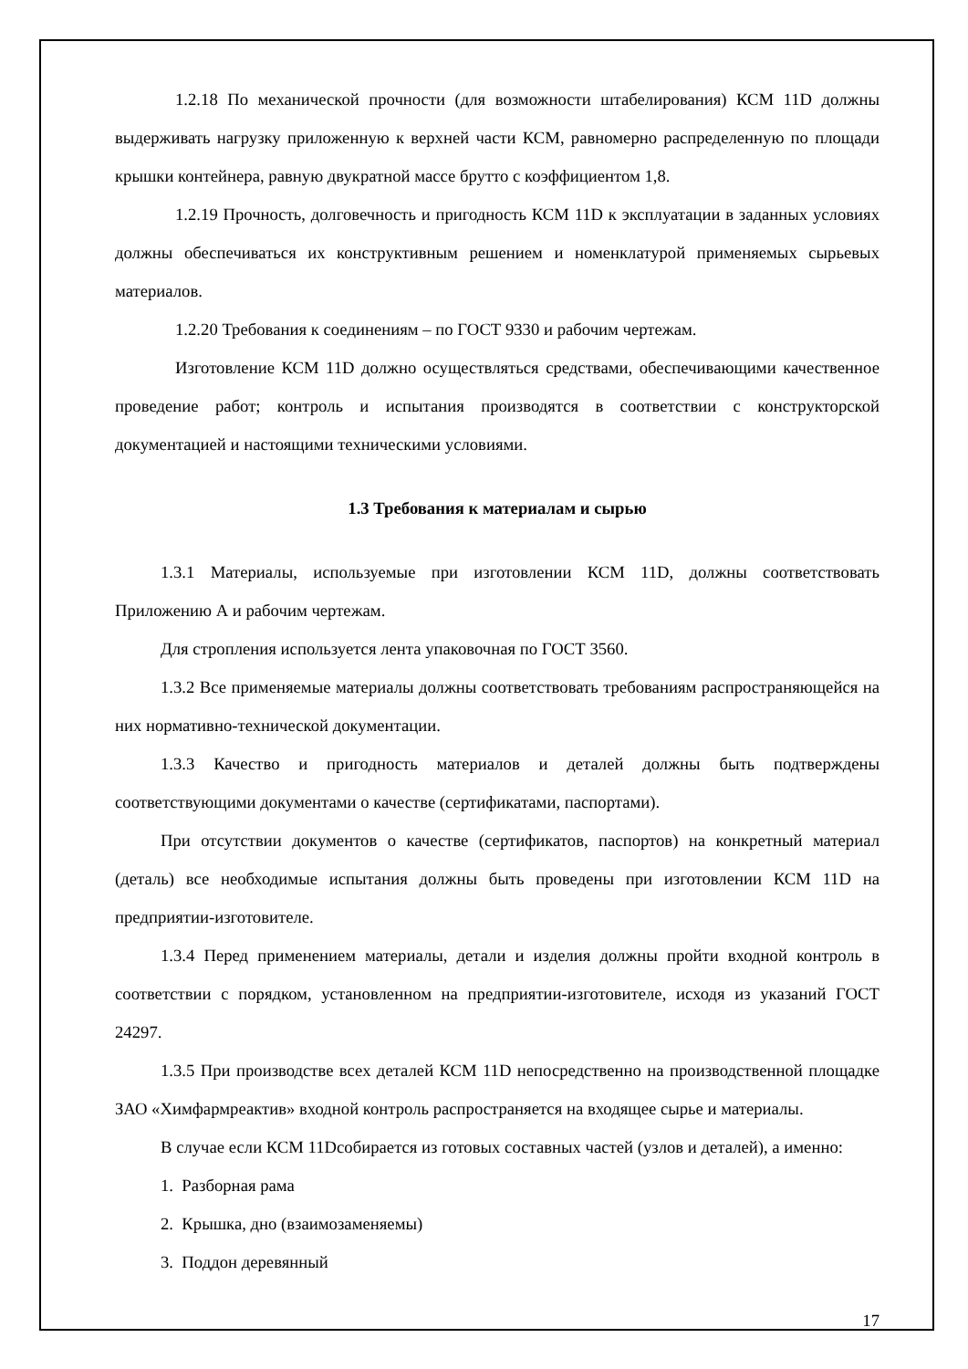1.2.18 По механической прочности (для возможности штабелирования) КСМ 11D должны выдерживать нагрузку приложенную к верхней части КСМ, равномерно распределенную по площади крышки контейнера, равную двукратной массе брутто с коэффициентом 1,8.
1.2.19 Прочность, долговечность и пригодность КСМ 11D к эксплуатации в заданных условиях должны обеспечиваться их конструктивным решением и номенклатурой применяемых сырьевых материалов.
1.2.20 Требования к соединениям – по ГОСТ 9330 и рабочим чертежам.
Изготовление КСМ 11D должно осуществляться средствами, обеспечивающими качественное проведение работ; контроль и испытания производятся в соответствии с конструкторской документацией и настоящими техническими условиями.
1.3 Требования к материалам и сырью
1.3.1 Материалы, используемые при изготовлении КСМ 11D, должны соответствовать Приложению А и рабочим чертежам.
Для стропления используется лента упаковочная по ГОСТ 3560.
1.3.2 Все применяемые материалы должны соответствовать требованиям распространяющейся на них нормативно-технической документации.
1.3.3 Качество и пригодность материалов и деталей должны быть подтверждены соответствующими документами о качестве (сертификатами, паспортами).
При отсутствии документов о качестве (сертификатов, паспортов) на конкретный материал (деталь) все необходимые испытания должны быть проведены при изготовлении КСМ 11D на предприятии-изготовителе.
1.3.4 Перед применением материалы, детали и изделия должны пройти входной контроль в соответствии с порядком, установленном на предприятии-изготовителе, исходя из указаний ГОСТ 24297.
1.3.5 При производстве всех деталей КСМ 11D непосредственно на производственной площадке ЗАО «Химфармреактив» входной контроль распространяется на входящее сырье и материалы.
В случае если КСМ 11Dсобирается из готовых составных частей (узлов и деталей), а именно:
1. Разборная рама
2. Крышка, дно (взаимозаменяемы)
3. Поддон деревянный
17